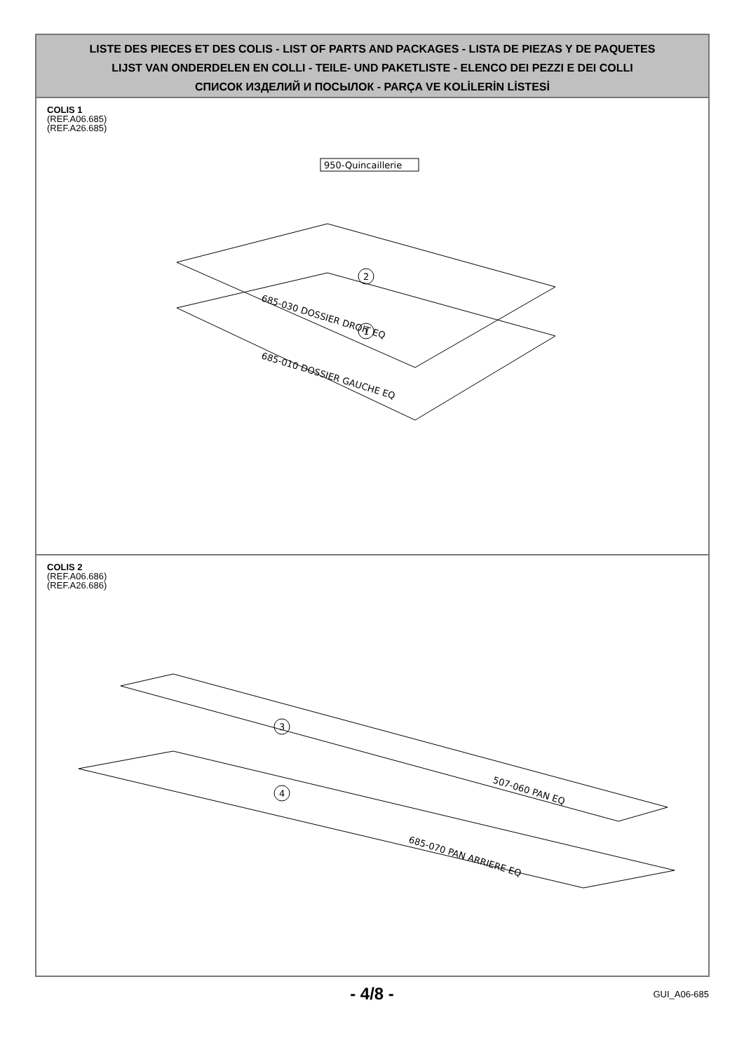LISTE DES PIECES ET DES COLIS - LIST OF PARTS AND PACKAGES - LISTA DE PIEZAS Y DE PAQUETES
LIJST VAN ONDERDELEN EN COLLI - TEILE- UND PAKETLISTE - ELENCO DEI PEZZI E DEI COLLI
СПИСОК ИЗДЕЛИЙ И ПОСЫЛОК - PARÇA VE KOLİLERİN LİSTESİ
COLIS 1
(REF.A06.685)
(REF.A26.685)
950-Quincaillerie
2
1
685-030 DOSSIER DROIT EQ
685-010 DOSSIER GAUCHE EQ
COLIS 2
(REF.A06.686)
(REF.A26.686)
3
4
507-060 PAN EQ
685-070 PAN ARRIERE EQ
- 4/8 - GUI_A06-685